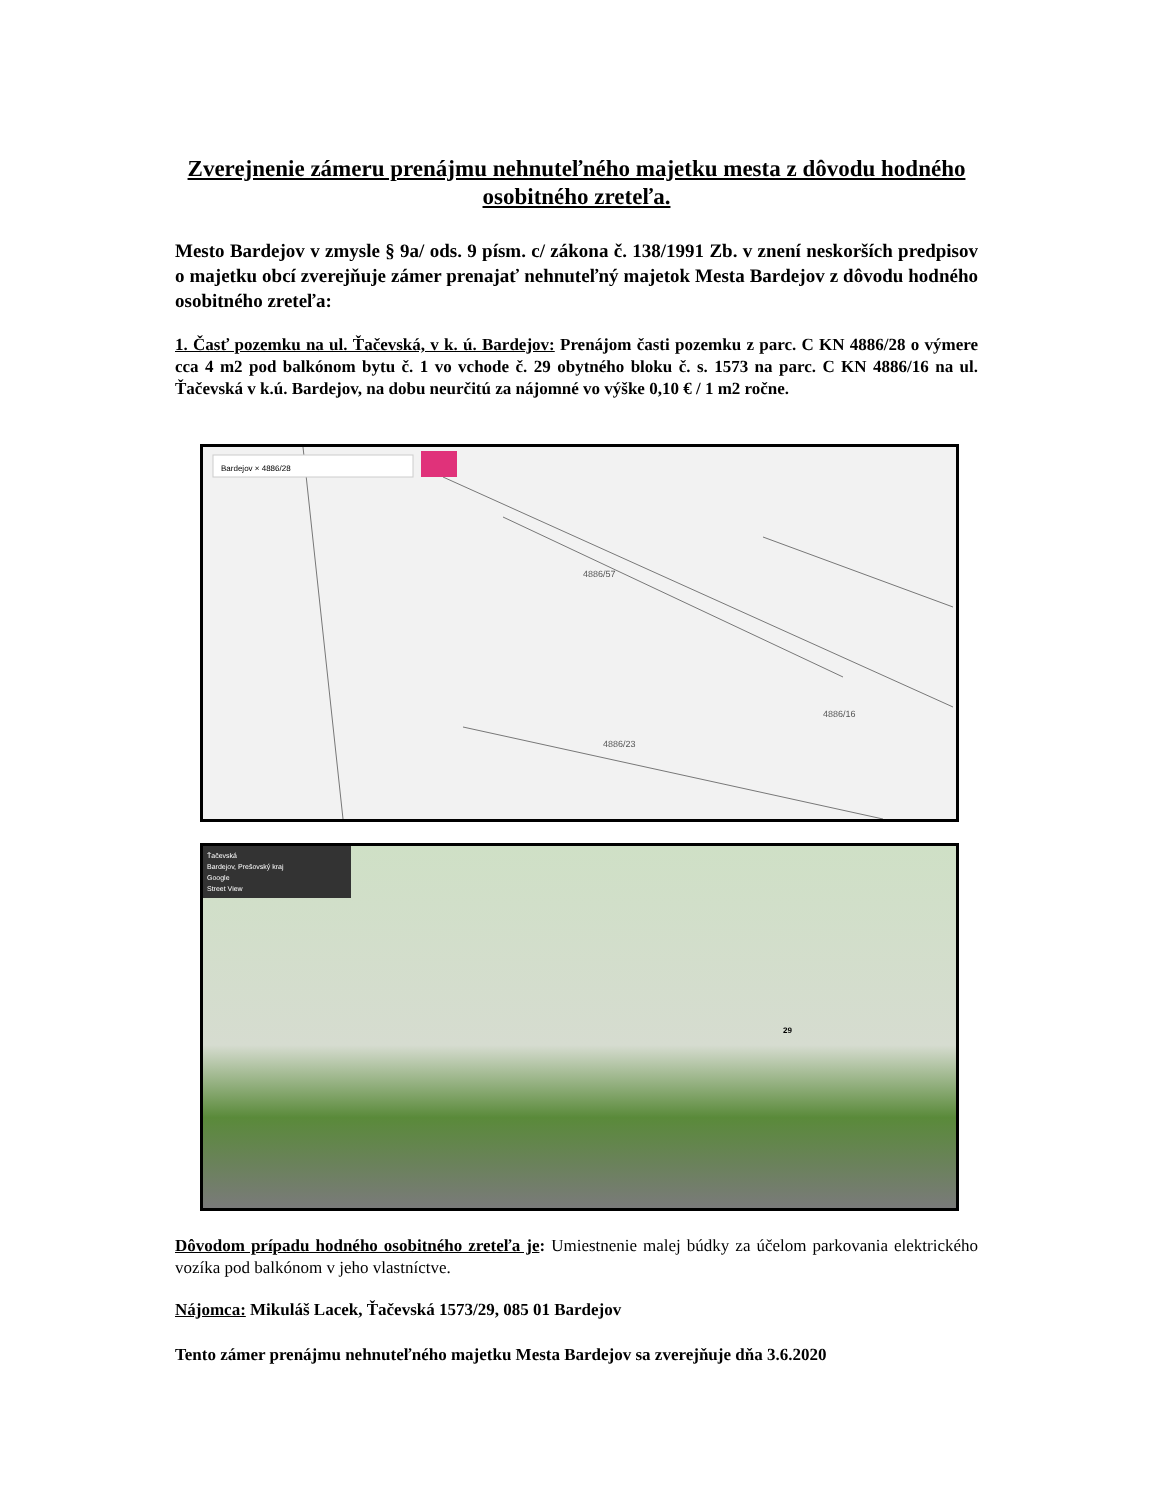Zverejnenie zámeru prenájmu nehnuteľného majetku mesta z dôvodu hodného osobitného zreteľa.
Mesto Bardejov v zmysle § 9a/ ods. 9 písm. c/ zákona č. 138/1991 Zb. v znení neskorších predpisov o majetku obcí zverejňuje zámer prenajať nehnuteľný majetok Mesta Bardejov z dôvodu hodného osobitného zreteľa:
1. Časť pozemku na ul. Ťačevská, v k. ú. Bardejov: Prenájom časti pozemku z parc. C KN 4886/28 o výmere cca 4 m2 pod balkónom bytu č. 1 vo vchode č. 29 obytného bloku č. s. 1573 na parc. C KN 4886/16 na ul. Ťačevská v k.ú. Bardejov, na dobu neurčitú za nájomné vo výške 0,10 € / 1 m2 ročne.
Bardejov × 4886/28
4886/57
4886/16
4886/23
Ťačevská
Bardejov, Prešovský kraj
Google
Street View
29
Dôvodom prípadu hodného osobitného zreteľa je: Umiestnenie malej búdky za účelom parkovania elektrického vozíka pod balkónom v jeho vlastníctve.
Nájomca: Mikuláš Lacek, Ťačevská 1573/29, 085 01 Bardejov
Tento zámer prenájmu nehnuteľného majetku Mesta Bardejov sa zverejňuje dňa 3.6.2020